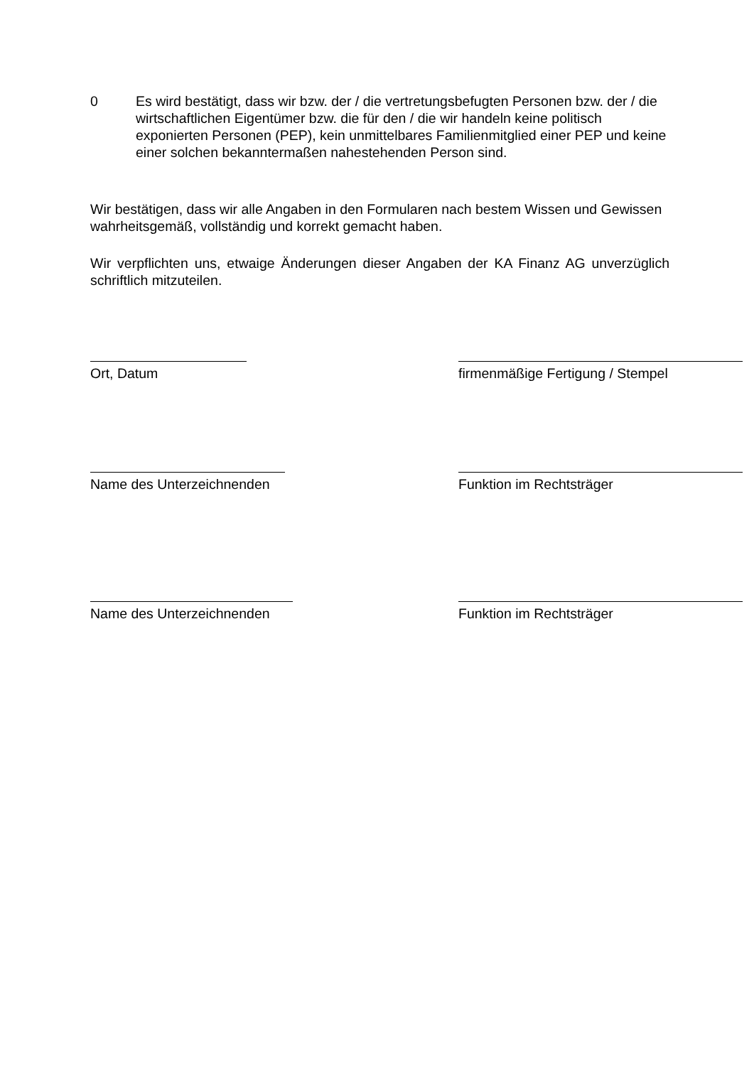0 Es wird bestätigt, dass wir bzw. der / die vertretungsbefugten Personen bzw. der / die wirtschaftlichen Eigentümer bzw. die für den / die wir handeln keine politisch exponierten Personen (PEP), kein unmittelbares Familienmitglied einer PEP und keine einer solchen bekanntermaßen nahestehenden Person sind.
Wir bestätigen, dass wir alle Angaben in den Formularen nach bestem Wissen und Gewissen wahrheitsgemäß, vollständig und korrekt gemacht haben.
Wir verpflichten uns, etwaige Änderungen dieser Angaben der KA Finanz AG unverzüglich schriftlich mitzuteilen.
Ort, Datum firmenmäßige Fertigung / Stempel
Name des Unterzeichnenden Funktion im Rechtsträger
Name des Unterzeichnenden Funktion im Rechtsträger